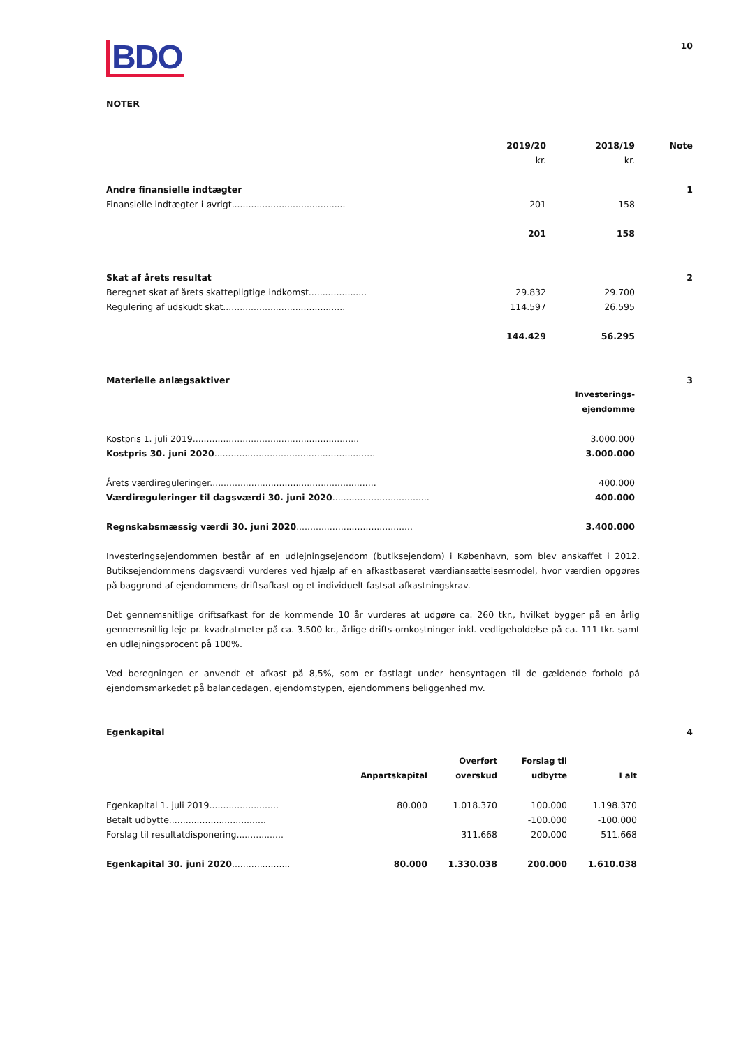BDO
10
NOTER
| | 2019/20 | 2018/19 | Note |
| | kr. | kr. | |
| Andre finansielle indtægter | | | 1 |
| Finansielle indtægter i øvrigt......................................... | 201 | 158 | |
| | 201 | 158 | |
| Skat af årets resultat | | | 2 |
| Beregnet skat af årets skattepligtige indkomst..................... | 29.832 | 29.700 | |
| Regulering af udskudt skat............................................ | 114.597 | 26.595 | |
| | 144.429 | 56.295 | |
| Materielle anlægsaktiver | | 3 |
| | Investerings- ejendomme | |
| Kostpris 1. juli 2019............................................................ | 3.000.000 | |
| Kostpris 30. juni 2020 .......................................................... | 3.000.000 | |
| Årets værdireguleringer............................................................ | 400.000 | |
| Værdireguleringer til dagsværdi 30. juni 2020 ................................... | 400.000 | |
| Regnskabsmæssig værdi 30. juni 2020 .......................................... | 3.400.000 | |
Investeringsejendommen består af en udlejningsejendom (butiksejendom) i København, som blev anskaffet i 2012. Butiksejendommens dagsværdi vurderes ved hjælp af en afkastbaseret værdiansættelsesmodel, hvor værdien opgøres på baggrund af ejendommens driftsafkast og et individuelt fastsat afkastningskrav.
Det gennemsnitlige driftsafkast for de kommende 10 år vurderes at udgøre ca. 260 tkr., hvilket bygger på en årlig gennemsnitlig leje pr. kvadratmeter på ca. 3.500 kr., årlige drifts-omkostninger inkl. vedligeholdelse på ca. 111 tkr. samt en udlejningsprocent på 100%.
Ved beregningen er anvendt et afkast på 8,5%, som er fastlagt under hensyntagen til de gældende forhold på ejendomsmarkedet på balancedagen, ejendomstypen, ejendommens beliggenhed mv.
| Egenkapital | | | | | 4 |
| | Anpartskapital | Overført overskud | Forslag til udbytte | I alt | |
| Egenkapital 1. juli 2019......................... | 80.000 | 1.018.370 | 100.000 | 1.198.370 | |
| Betalt udbytte................................... | | | -100.000 | -100.000 | |
| Forslag til resultatdisponering................. | | 311.668 | 200.000 | 511.668 | |
| Egenkapital 30. juni 2020 ..................... | 80.000 | 1.330.038 | 200.000 | 1.610.038 | |